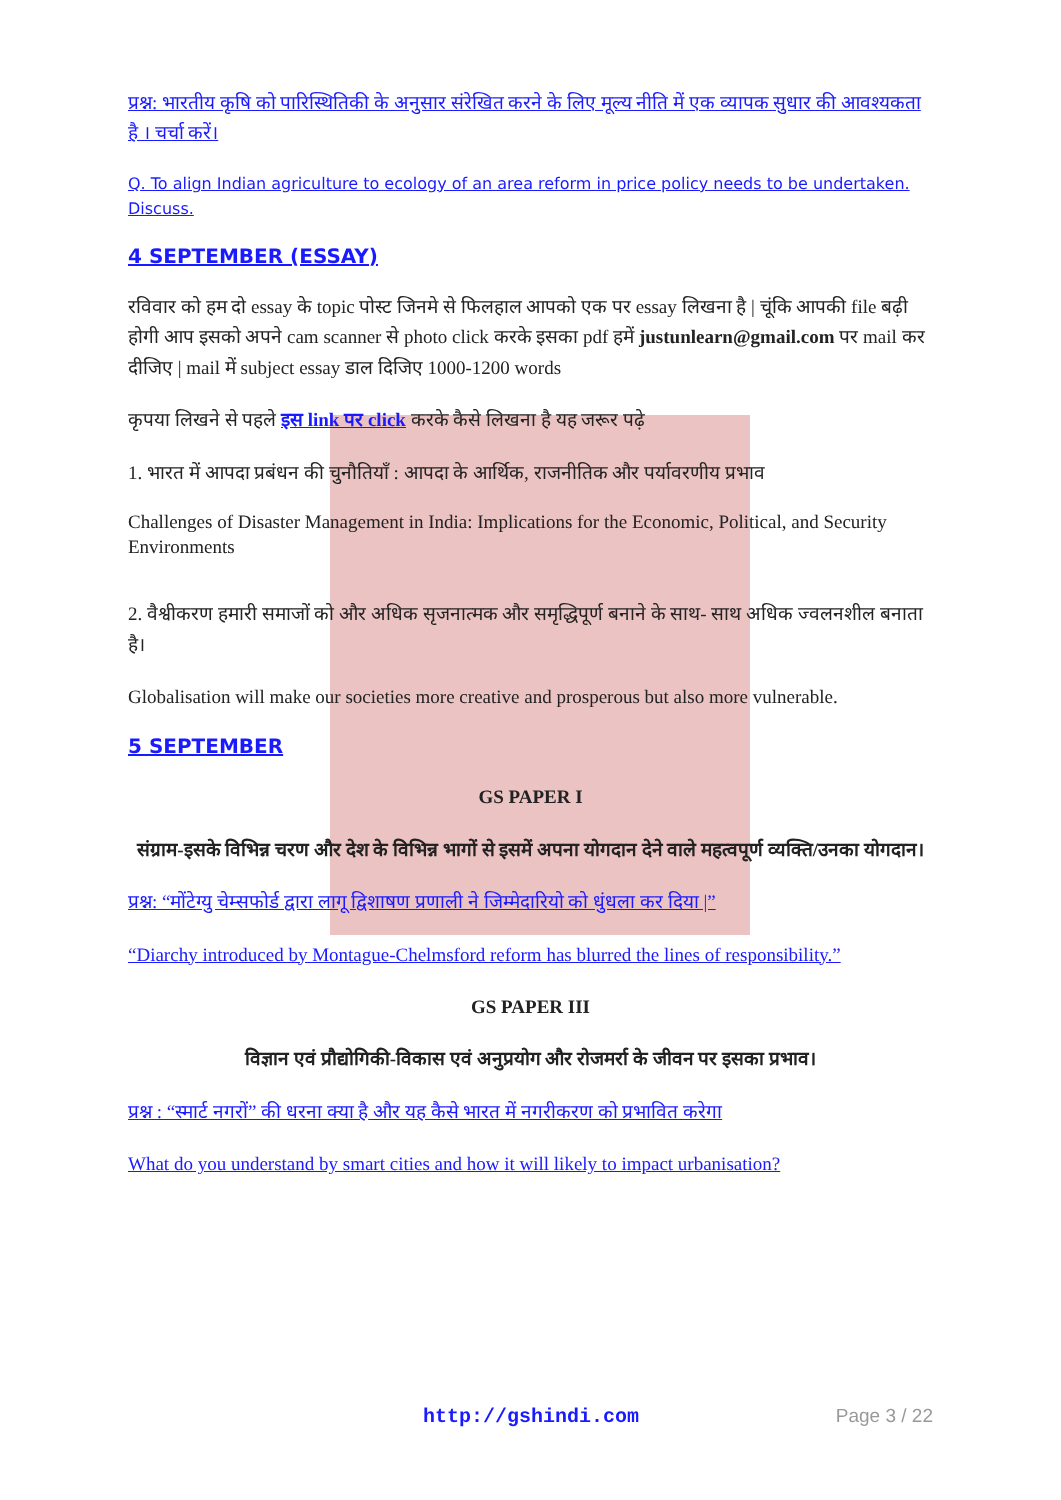प्रश्न: भारतीय कृषि को पारिस्थितिकी के अनुसार संरेखित करने के लिए मूल्य नीति में एक व्यापक सुधार की आवश्यकता है । चर्चा करें।
Q. To align Indian agriculture to ecology of an area reform in price policy needs to be undertaken. Discuss.
4 SEPTEMBER (ESSAY)
रविवार को हम दो essay के topic पोस्ट जिनमे से फिलहाल आपको एक पर essay लिखना है | चूंकि आपकी file बढ़ी होगी आप इसको अपने cam scanner से photo click करके इसका pdf हमें justunlearn@gmail.com पर mail कर दीजिए | mail में subject essay डाल दिजिए 1000-1200 words
कृपया लिखने से पहले इस link पर click करके कैसे लिखना है यह जरूर पढ़े
1. भारत में आपदा प्रबंधन की चुनौतियाँ : आपदा के आर्थिक, राजनीतिक और पर्यावरणीय प्रभाव
Challenges of Disaster Management in India: Implications for the Economic, Political, and Security Environments
2. वैश्वीकरण हमारी समाजों को और अधिक सृजनात्मक और समृद्धिपूर्ण बनाने के साथ- साथ अधिक ज्वलनशील बनाता है।
Globalisation will make our societies more creative and prosperous but also more vulnerable.
5 SEPTEMBER
GS PAPER I
संग्राम-इसके विभिन्न चरण और देश के विभिन्न भागों से इसमें अपना योगदान देने वाले महत्वपूर्ण व्यक्ति/उनका योगदान।
प्रश्न: “मोंटेग्यु चेम्सफोर्ड द्वारा लागू द्विशाषण प्रणाली ने जिम्मेदारियो को धुंधला कर दिया |”
“Diarchy introduced by Montague-Chelmsford reform has blurred the lines of responsibility.”
GS PAPER III
विज्ञान एवं प्रौद्योगिकी-विकास एवं अनुप्रयोग और रोजमर्रा के जीवन पर इसका प्रभाव।
प्रश्न : “स्मार्ट नगरों” की धरना क्या है और यह कैसे भारत में नगरीकरण को प्रभावित करेगा
What do you understand by smart cities and how it will likely to impact urbanisation?
http://gshindi.com Page 3 / 22